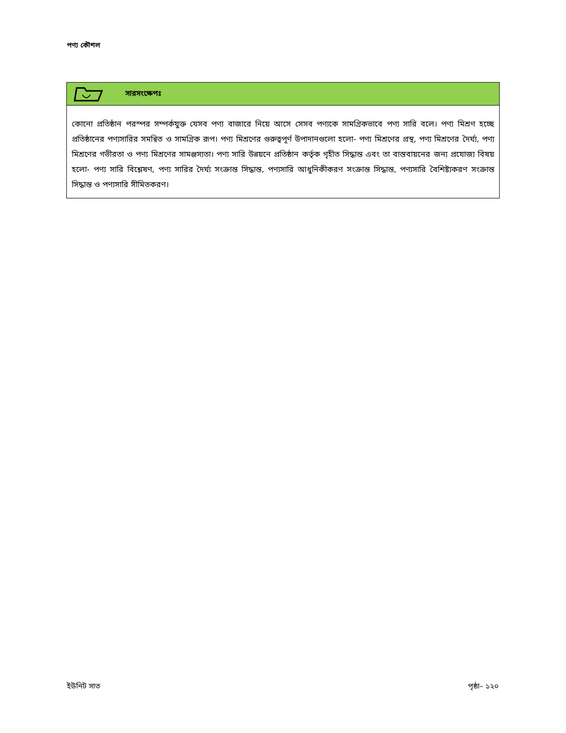পণ্য কৌশল
সারসংক্ষেপঃ
কোনো প্রতিষ্ঠান পরস্পর সম্পর্কযুক্ত যেসব পণ্য বাজারে নিয়ে আসে সেসব পণ্যকে সামগ্রিকভাবে পণ্য সারি বলে। পণ্য মিশ্রণ হচ্ছে প্রতিষ্ঠানের পণ্যসারির সমন্বিত ও সামগ্রিক রূপ। পণ্য মিশ্রণের গুরুত্বপূর্ণ উপাদানগুলো হলো- পণ্য মিশ্রণের প্রস্থ, পণ্য মিশ্রণের দৈর্ঘ্য, পণ্য মিশ্রণের গভীরতা ও পণ্য মিশ্রণের সামঞ্জস্যতা। পণ্য সারি উন্নয়নে প্রতিষ্ঠান কর্তৃক গৃহীত সিদ্ধান্ত এবং তা বাস্তবায়নের জন্য প্রযোজ্য বিষয় হলো- পণ্য সারি বিশ্লেষণ, পণ্য সারির দৈর্ঘ্য সংক্রান্ত সিদ্ধান্ত, পণ্যসারি আধুনিকীকরণ সংক্রান্ত সিদ্ধান্ত, পণ্যসারি বৈশিষ্ট্যকরণ সংক্রান্ত সিদ্ধান্ত ও পণ্যসারি সীমিতকরণ।
ইউনিট সাত পৃষ্ঠা– ১২০